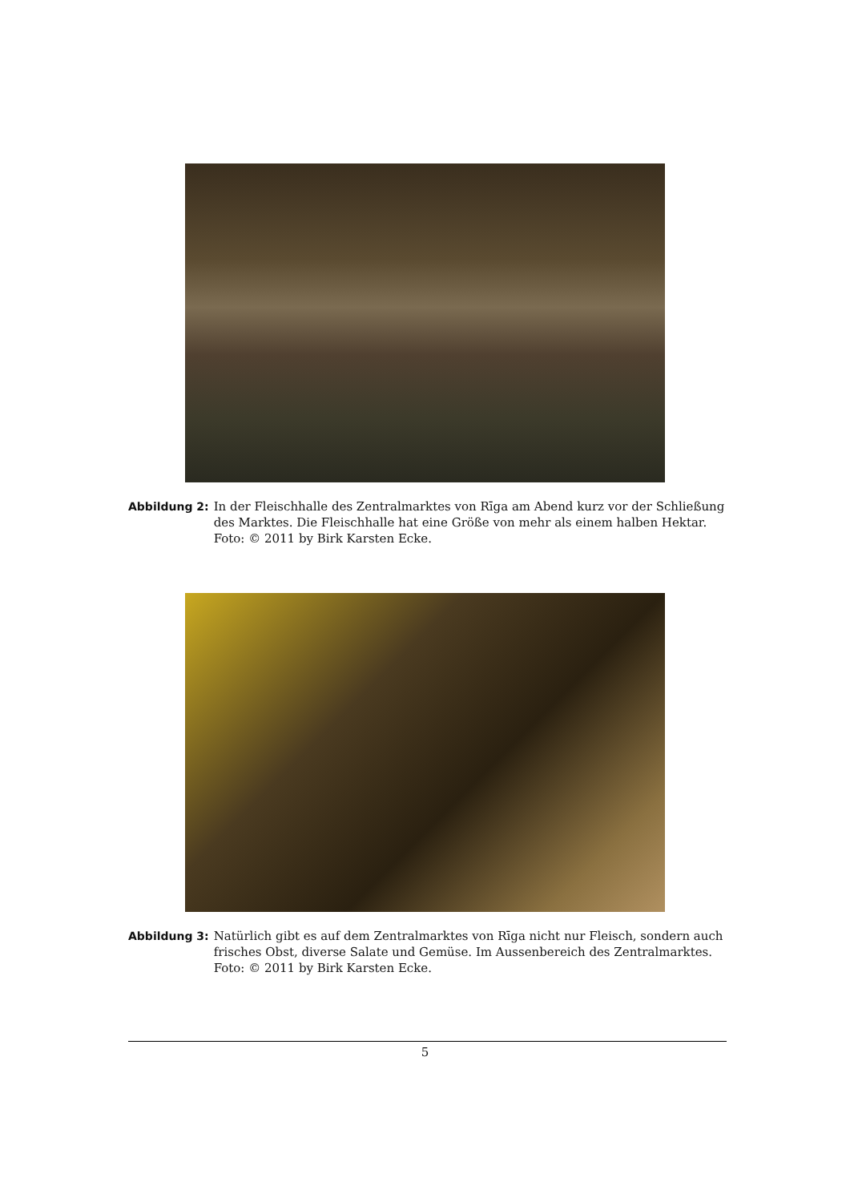Abbildung 2: In der Fleischhalle des Zentralmarktes von Rīga am Abend kurz vor der Schließung des Marktes. Die Fleischhalle hat eine Größe von mehr als einem halben Hektar.
Foto: © 2011 by Birk Karsten Ecke.
Abbildung 3: Natürlich gibt es auf dem Zentralmarktes von Rīga nicht nur Fleisch, sondern auch frisches Obst, diverse Salate und Gemüse. Im Aussenbereich des Zentralmarktes.
Foto: © 2011 by Birk Karsten Ecke.
5